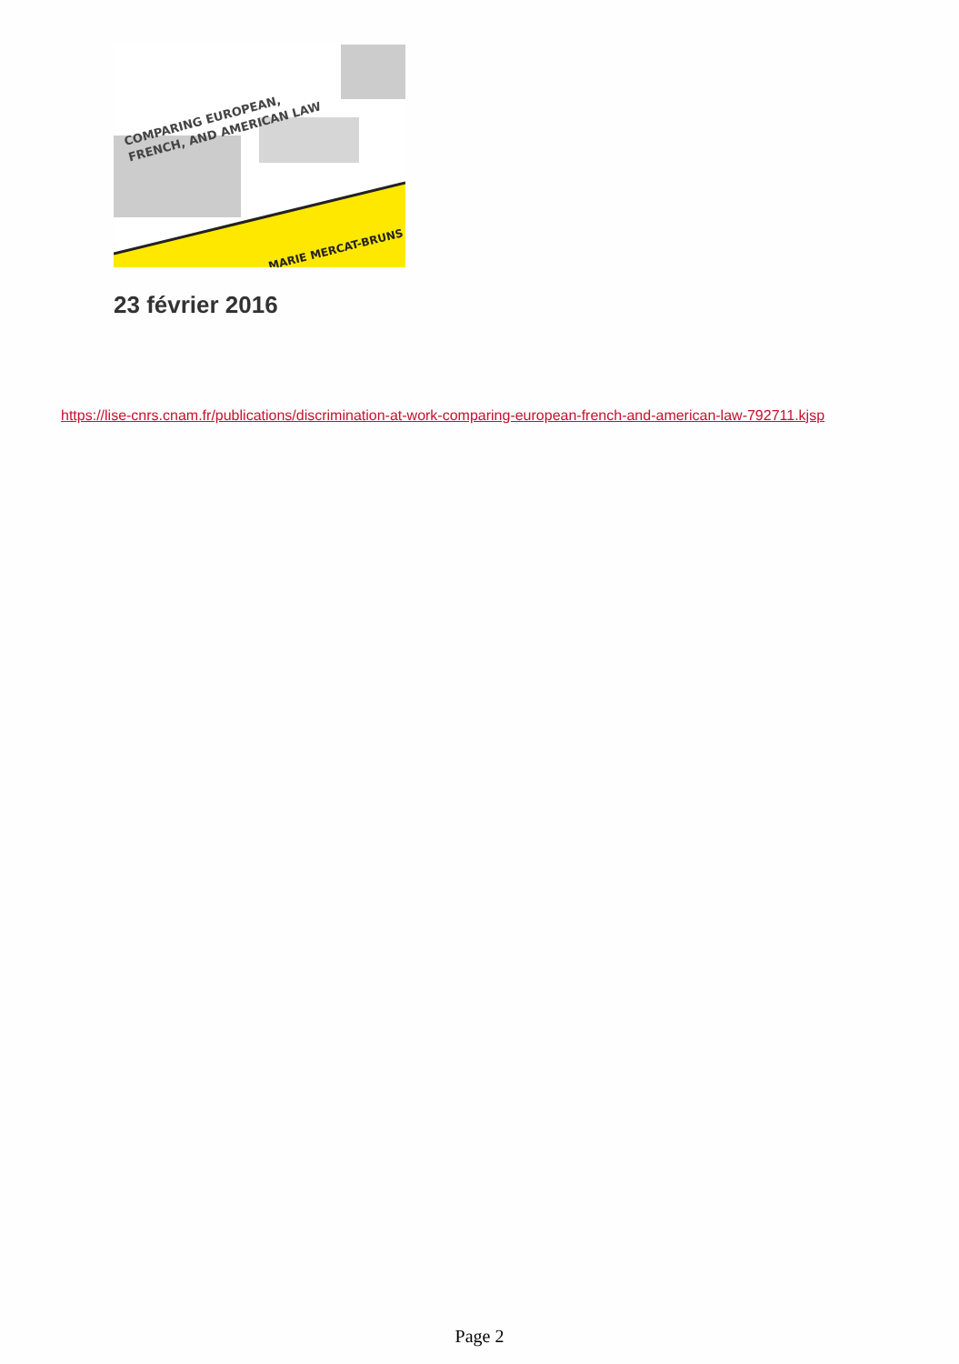COMPARING EUROPEAN,
FRENCH, AND AMERICAN LAW
MARIE MERCAT-BRUNS
23 février 2016
https://lise-cnrs.cnam.fr/publications/discrimination-at-work-comparing-european-french-and-american-law-792711.kjsp
Page 2